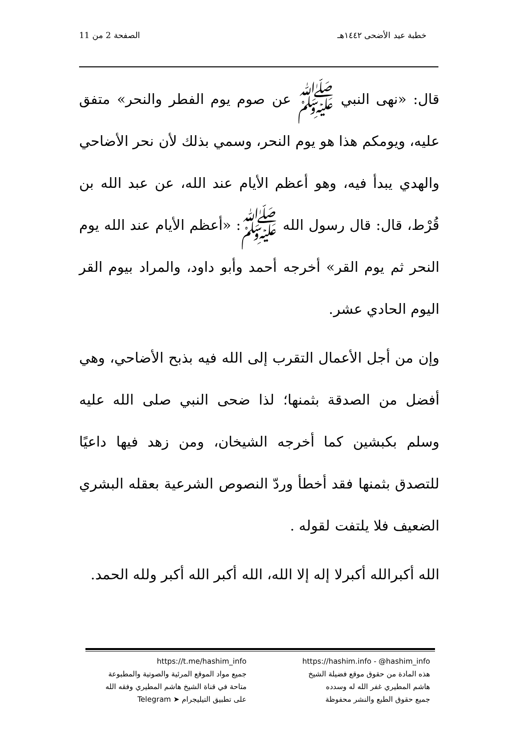خطبة عيد الأضحى ١٤٤٢هـ الصفحة 2 من 11
قال: «نهى النبي ﷺ عن صوم يوم الفطر والنحر» متفق عليه، ويومكم هذا هو يوم النحر، وسمي بذلك لأن نحر الأضاحي والهدي يبدأ فيه، وهو أعظم الأيام عند الله، عن عبد الله بن قُرْط، قال: قال رسول الله ﷺ: «أعظم الأيام عند الله يوم النحر ثم يوم القر» أخرجه أحمد وأبو داود، والمراد بيوم القر اليوم الحادي عشر.
وإن من أجل الأعمال التقرب إلى الله فيه بذبح الأضاحي، وهي أفضل من الصدقة بثمنها؛ لذا ضحى النبي صلى الله عليه وسلم بكبشين كما أخرجه الشيخان، ومن زهد فيها داعيًا للتصدق بثمنها فقد أخطأ وردّ النصوص الشرعية بعقله البشري الضعيف فلا يلتفت لقوله .
الله أكبرالله أكبرلا إله إلا الله، الله أكبر الله أكبر ولله الحمد.
https://hashim.info - @hashim_info
هذه المادة من حقوق موقع فضيلة الشيخ
هاشم المطيري غفر الله له وسدده
جميع حقوق الطبع والنشر محفوظة
https://t.me/hashim_info
جميع مواد الموقع المرئية والصوتية والمطبوعة
متاحة في قناة الشيخ هاشم المطيري وفقه الله
على تطبيق التيليجرام ➤ Telegram